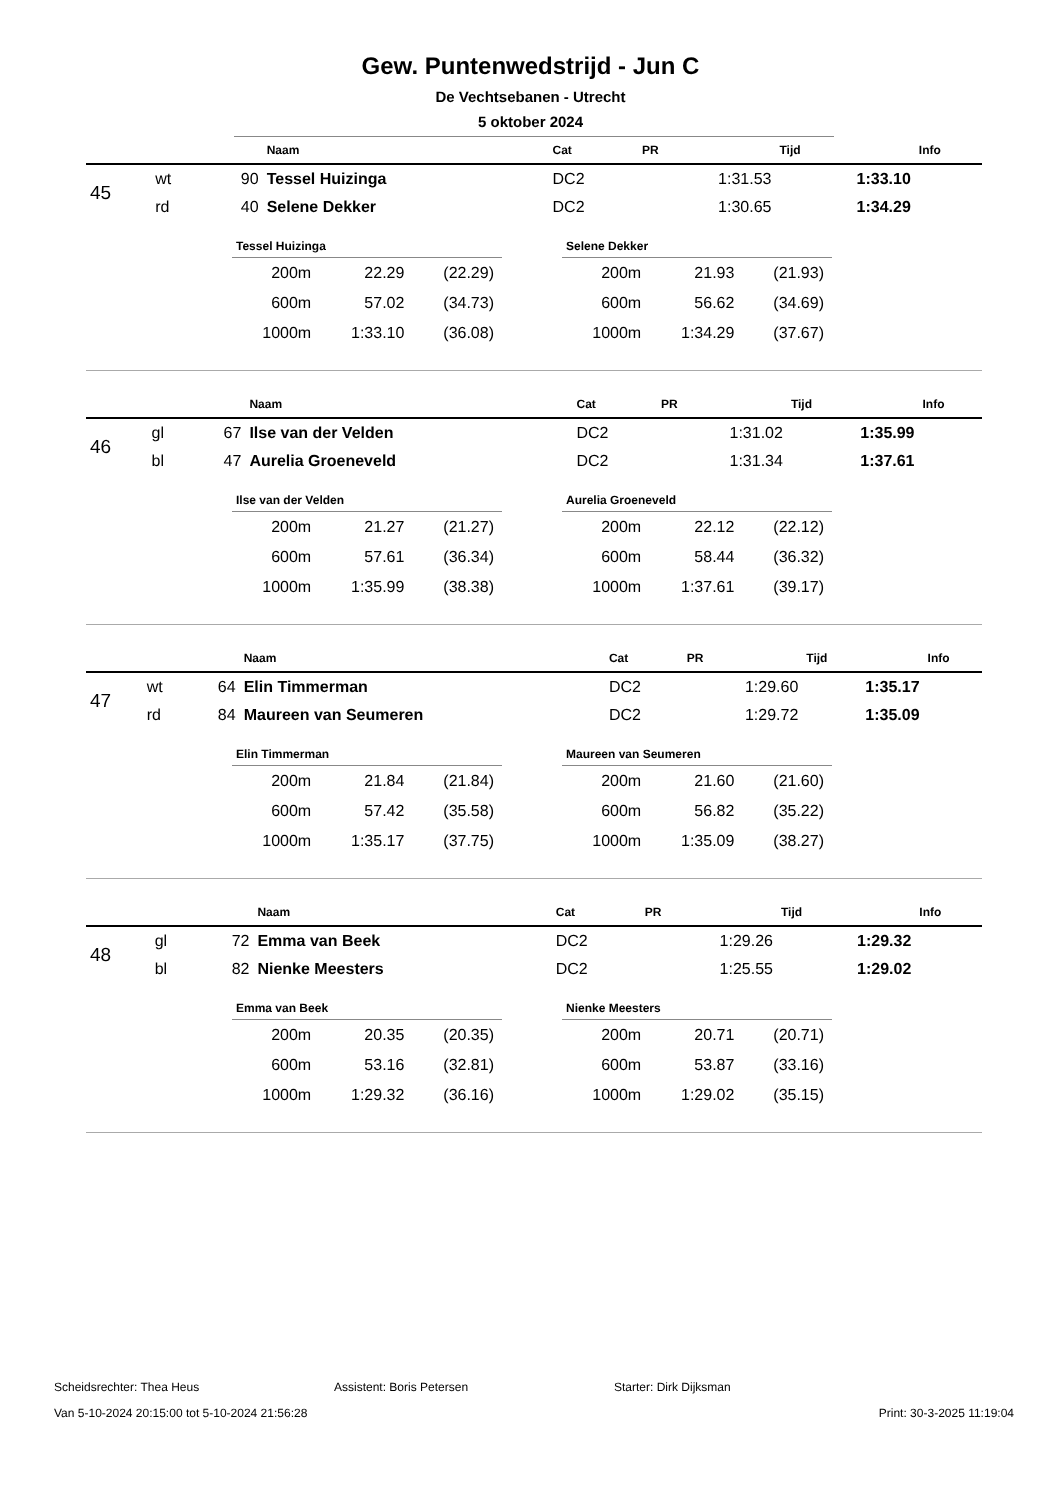Gew. Puntenwedstrijd - Jun C
De Vechtsebanen - Utrecht
5 oktober 2024
| | | | Naam | Cat | PR | Tijd | Info |
| --- | --- | --- | --- | --- | --- | --- | --- |
| 45 | wt | 90 | Tessel Huizinga | DC2 | 1:31.53 | 1:33.10 | |
| | rd | 40 | Selene Dekker | DC2 | 1:30.65 | 1:34.29 | |
| Tessel Huizinga | | |
| --- | --- | --- |
| 200m | 22.29 | (22.29) |
| 600m | 57.02 | (34.73) |
| 1000m | 1:33.10 | (36.08) |
| Selene Dekker | | |
| --- | --- | --- |
| 200m | 21.93 | (21.93) |
| 600m | 56.62 | (34.69) |
| 1000m | 1:34.29 | (37.67) |
| | | | Naam | Cat | PR | Tijd | Info |
| --- | --- | --- | --- | --- | --- | --- | --- |
| 46 | gl | 67 | Ilse van der Velden | DC2 | 1:31.02 | 1:35.99 | |
| | bl | 47 | Aurelia Groeneveld | DC2 | 1:31.34 | 1:37.61 | |
| Ilse van der Velden | | |
| --- | --- | --- |
| 200m | 21.27 | (21.27) |
| 600m | 57.61 | (36.34) |
| 1000m | 1:35.99 | (38.38) |
| Aurelia Groeneveld | | |
| --- | --- | --- |
| 200m | 22.12 | (22.12) |
| 600m | 58.44 | (36.32) |
| 1000m | 1:37.61 | (39.17) |
| | | | Naam | Cat | PR | Tijd | Info |
| --- | --- | --- | --- | --- | --- | --- | --- |
| 47 | wt | 64 | Elin Timmerman | DC2 | 1:29.60 | 1:35.17 | |
| | rd | 84 | Maureen van Seumeren | DC2 | 1:29.72 | 1:35.09 | |
| Elin Timmerman | | |
| --- | --- | --- |
| 200m | 21.84 | (21.84) |
| 600m | 57.42 | (35.58) |
| 1000m | 1:35.17 | (37.75) |
| Maureen van Seumeren | | |
| --- | --- | --- |
| 200m | 21.60 | (21.60) |
| 600m | 56.82 | (35.22) |
| 1000m | 1:35.09 | (38.27) |
| | | | Naam | Cat | PR | Tijd | Info |
| --- | --- | --- | --- | --- | --- | --- | --- |
| 48 | gl | 72 | Emma van Beek | DC2 | 1:29.26 | 1:29.32 | |
| | bl | 82 | Nienke Meesters | DC2 | 1:25.55 | 1:29.02 | |
| Emma van Beek | | |
| --- | --- | --- |
| 200m | 20.35 | (20.35) |
| 600m | 53.16 | (32.81) |
| 1000m | 1:29.32 | (36.16) |
| Nienke Meesters | | |
| --- | --- | --- |
| 200m | 20.71 | (20.71) |
| 600m | 53.87 | (33.16) |
| 1000m | 1:29.02 | (35.15) |
Scheidsrechter: Thea Heus Assistent: Boris Petersen Starter: Dirk Dijksman
Van 5-10-2024 20:15:00 tot 5-10-2024 21:56:28 Print: 30-3-2025 11:19:04